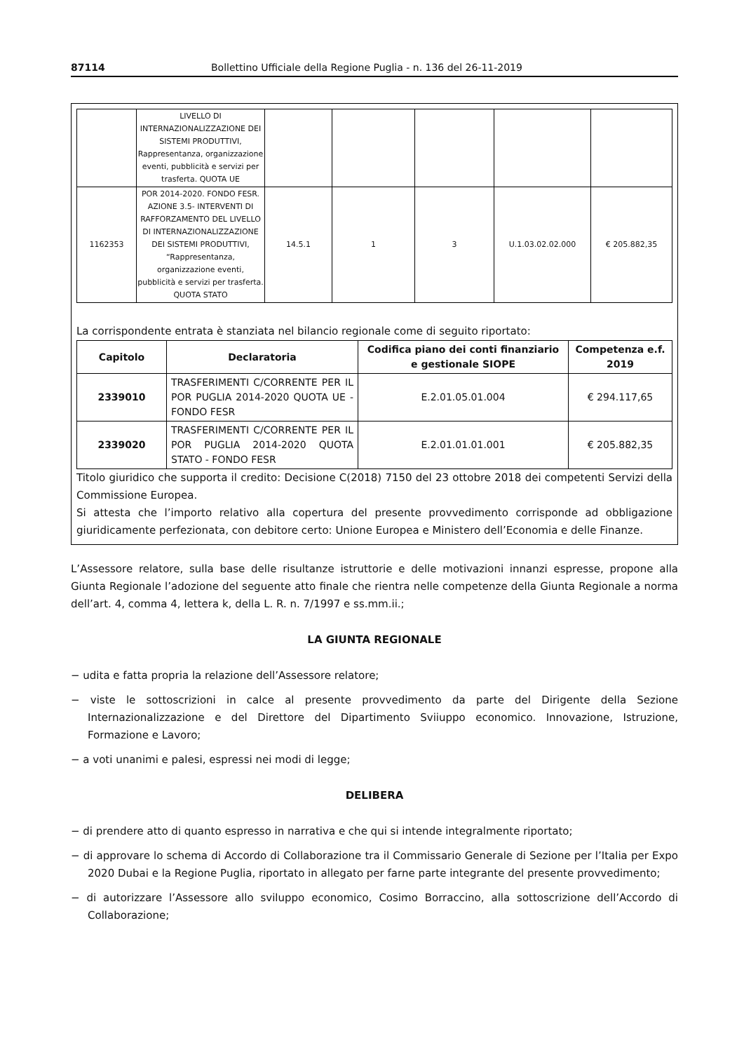87114 Bollettino Ufficiale della Regione Puglia - n. 136 del 26-11-2019
| | LIVELLO DI INTERNAZIONALIZZAZIONE DEI SISTEMI PRODUTTIVI, Rappresentanza, organizzazione eventi, pubblicità e servizi per trasferta. QUOTA UE | | | | | |
| 1162353 | POR 2014-2020. FONDO FESR. AZIONE 3.5- INTERVENTI DI RAFFORZAMENTO DEL LIVELLO DI INTERNAZIONALIZZAZIONE DEI SISTEMI PRODUTTIVI, “Rappresentanza, organizzazione eventi, pubblicità e servizi per trasferta. QUOTA STATO | 14.5.1 | 1 | 3 | U.1.03.02.02.000 | € 205.882,35 |
La corrispondente entrata è stanziata nel bilancio regionale come di seguito riportato:
| Capitolo | Declaratoria | Codifica piano dei conti finanziario e gestionale SIOPE | Competenza e.f. 2019 |
| --- | --- | --- | --- |
| 2339010 | TRASFERIMENTI C/CORRENTE PER IL POR PUGLIA 2014-2020 QUOTA UE - FONDO FESR | E.2.01.05.01.004 | € 294.117,65 |
| 2339020 | TRASFERIMENTI C/CORRENTE PER IL POR PUGLIA 2014-2020 QUOTA STATO - FONDO FESR | E.2.01.01.01.001 | € 205.882,35 |
Titolo giuridico che supporta il credito: Decisione C(2018) 7150 del 23 ottobre 2018 dei competenti Servizi della Commissione Europea.
Si attesta che l’importo relativo alla copertura del presente provvedimento corrisponde ad obbligazione giuridicamente perfezionata, con debitore certo: Unione Europea e Ministero dell’Economia e delle Finanze.
L’Assessore relatore, sulla base delle risultanze istruttorie e delle motivazioni innanzi espresse, propone alla Giunta Regionale l’adozione del seguente atto finale che rientra nelle competenze della Giunta Regionale a norma dell’art. 4, comma 4, lettera k, della L. R. n. 7/1997 e ss.mm.ii.;
LA GIUNTA REGIONALE
− udita e fatta propria la relazione dell’Assessore relatore;
− viste le sottoscrizioni in calce al presente provvedimento da parte del Dirigente della Sezione Internazionalizzazione e del Direttore del Dipartimento Sviiuppo economico. Innovazione, Istruzione, Formazione e Lavoro;
− a voti unanimi e palesi, espressi nei modi di legge;
DELIBERA
− di prendere atto di quanto espresso in narrativa e che qui si intende integralmente riportato;
− di approvare lo schema di Accordo di Collaborazione tra il Commissario Generale di Sezione per l’Italia per Expo 2020 Dubai e la Regione Puglia, riportato in allegato per farne parte integrante del presente provvedimento;
− di autorizzare l’Assessore allo sviluppo economico, Cosimo Borraccino, alla sottoscrizione dell’Accordo di Collaborazione;